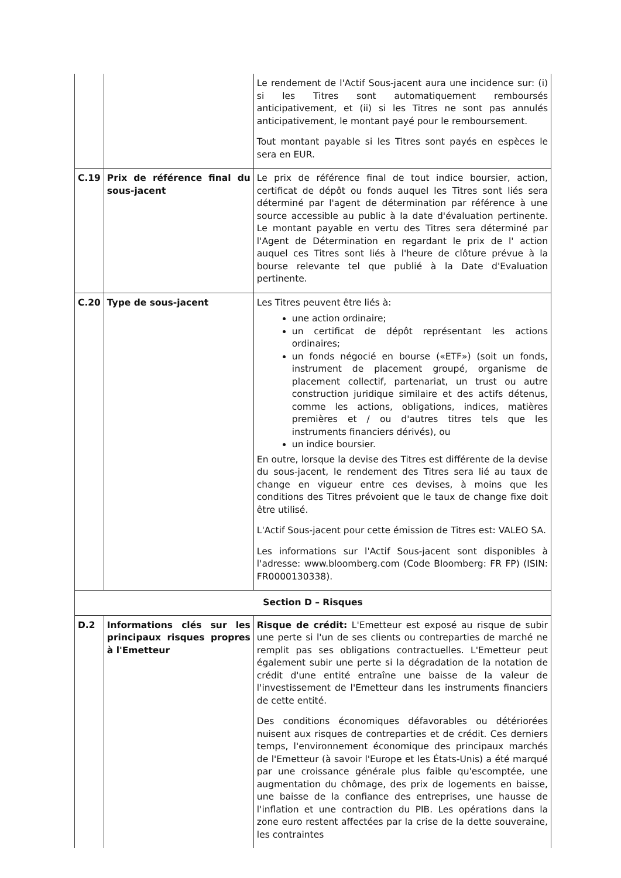| | | Le rendement de l'Actif Sous-jacent aura une incidence sur: (i) si les Titres sont automatiquement remboursés anticipativement, et (ii) si les Titres ne sont pas annulés anticipativement, le montant payé pour le remboursement. Tout montant payable si les Titres sont payés en espèces le sera en EUR. |
| C.19 | Prix de référence final du sous-jacent | Le prix de référence final de tout indice boursier, action, certificat de dépôt ou fonds auquel les Titres sont liés sera déterminé par l'agent de détermination par référence à une source accessible au public à la date d'évaluation pertinente. Le montant payable en vertu des Titres sera déterminé par l'Agent de Détermination en regardant le prix de l' action auquel ces Titres sont liés à l'heure de clôture prévue à la bourse relevante tel que publié à la Date d'Evaluation pertinente. |
| C.20 | Type de sous-jacent | Les Titres peuvent être liés à: une action ordinaire; un certificat de dépôt représentant les actions ordinaires; un fonds négocié en bourse («ETF») (soit un fonds, instrument de placement groupé, organisme de placement collectif, partenariat, un trust ou autre construction juridique similaire et des actifs détenus, comme les actions, obligations, indices, matières premières et / ou d'autres titres tels que les instruments financiers dérivés), ou un indice boursier. En outre, lorsque la devise des Titres est différente de la devise du sous-jacent, le rendement des Titres sera lié au taux de change en vigueur entre ces devises, à moins que les conditions des Titres prévoient que le taux de change fixe doit être utilisé. L'Actif Sous-jacent pour cette émission de Titres est: VALEO SA. Les informations sur l'Actif Sous-jacent sont disponibles à l'adresse: www.bloomberg.com (Code Bloomberg: FR FP) (ISIN: FR0000130338). |
| Section D – Risques | | |
| D.2 | Informations clés sur les principaux risques propres à l'Emetteur | Risque de crédit: L'Emetteur est exposé au risque de subir une perte si l'un de ses clients ou contreparties de marché ne remplit pas ses obligations contractuelles. L'Emetteur peut également subir une perte si la dégradation de la notation de crédit d'une entité entraîne une baisse de la valeur de l'investissement de l'Emetteur dans les instruments financiers de cette entité. Des conditions économiques défavorables ou détériorées nuisent aux risques de contreparties et de crédit. Ces derniers temps, l'environnement économique des principaux marchés de l'Emetteur (à savoir l'Europe et les États-Unis) a été marqué par une croissance générale plus faible qu'escomptée, une augmentation du chômage, des prix de logements en baisse, une baisse de la confiance des entreprises, une hausse de l'inflation et une contraction du PIB. Les opérations dans la zone euro restent affectées par la crise de la dette souveraine, les contraintes |